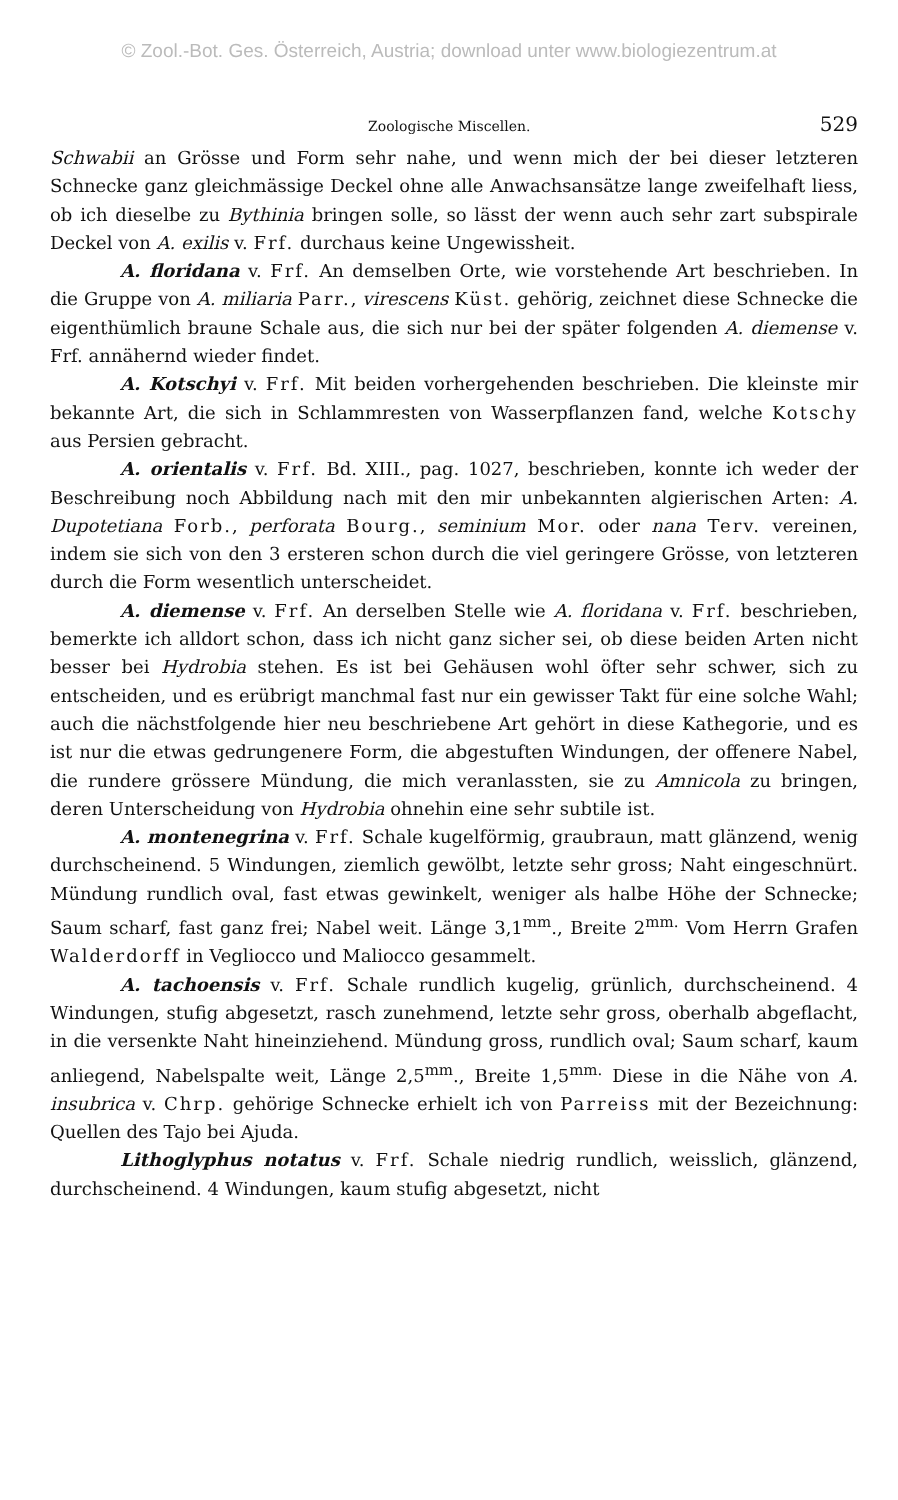© Zool.-Bot. Ges. Österreich, Austria; download unter www.biologiezentrum.at
Zoologische Miscellen. 529
Schwabii an Grösse und Form sehr nahe, und wenn mich der bei dieser letzteren Schnecke ganz gleichmässige Deckel ohne alle Anwachsansätze lange zweifelhaft liess, ob ich dieselbe zu Bythinia bringen solle, so lässt der wenn auch sehr zart subspirale Deckel von A. exilis v. Frf. durchaus keine Ungewissheit.
A. floridana v. Frf. An demselben Orte, wie vorstehende Art beschrieben. In die Gruppe von A. miliaria Parr., virescens Küst. gehörig, zeichnet diese Schnecke die eigenthümlich braune Schale aus, die sich nur bei der später folgenden A. diemense v. Frf. annähernd wieder findet.
A. Kotschyi v. Frf. Mit beiden vorhergehenden beschrieben. Die kleinste mir bekannte Art, die sich in Schlammresten von Wasserpflanzen fand, welche Kotschy aus Persien gebracht.
A. orientalis v. Frf. Bd. XIII., pag. 1027, beschrieben, konnte ich weder der Beschreibung noch Abbildung nach mit den mir unbekannten algierischen Arten: A. Dupotetiana Forb., perforata Bourg., seminium Mor. oder nana Terv. vereinen, indem sie sich von den 3 ersteren schon durch die viel geringere Grösse, von letzteren durch die Form wesentlich unterscheidet.
A. diemense v. Frf. An derselben Stelle wie A. floridana v. Frf. beschrieben, bemerkte ich alldort schon, dass ich nicht ganz sicher sei, ob diese beiden Arten nicht besser bei Hydrobia stehen. Es ist bei Gehäusen wohl öfter sehr schwer, sich zu entscheiden, und es erübrigt manchmal fast nur ein gewisser Takt für eine solche Wahl; auch die nächstfolgende hier neu beschriebene Art gehört in diese Kathegorie, und es ist nur die etwas gedrungenere Form, die abgestuften Windungen, der offenere Nabel, die rundere grössere Mündung, die mich veranlassten, sie zu Amnicola zu bringen, deren Unterscheidung von Hydrobia ohnehin eine sehr subtile ist.
A. montenegrina v. Frf. Schale kugelförmig, graubraun, matt glänzend, wenig durchscheinend. 5 Windungen, ziemlich gewölbt, letzte sehr gross; Naht eingeschnürt. Mündung rundlich oval, fast etwas gewinkelt, weniger als halbe Höhe der Schnecke; Saum scharf, fast ganz frei; Nabel weit. Länge 3,1<sup>mm</sup>., Breite 2<sup>mm.</sup> Vom Herrn Grafen Walderdorff in Vegliocco und Maliocco gesammelt.
A. tachoensis v. Frf. Schale rundlich kugelig, grünlich, durchscheinend. 4 Windungen, stufig abgesetzt, rasch zunehmend, letzte sehr gross, oberhalb abgeflacht, in die versenkte Naht hineinziehend. Mündung gross, rundlich oval; Saum scharf, kaum anliegend, Nabelspalte weit, Länge 2,5<sup>mm</sup>., Breite 1,5<sup>mm.</sup> Diese in die Nähe von A. insubrica v. Chrp. gehörige Schnecke erhielt ich von Parreiss mit der Bezeichnung: Quellen des Tajo bei Ajuda.
Lithoglyphus notatus v. Frf. Schale niedrig rundlich, weisslich, glänzend, durchscheinend. 4 Windungen, kaum stufig abgesetzt, nicht